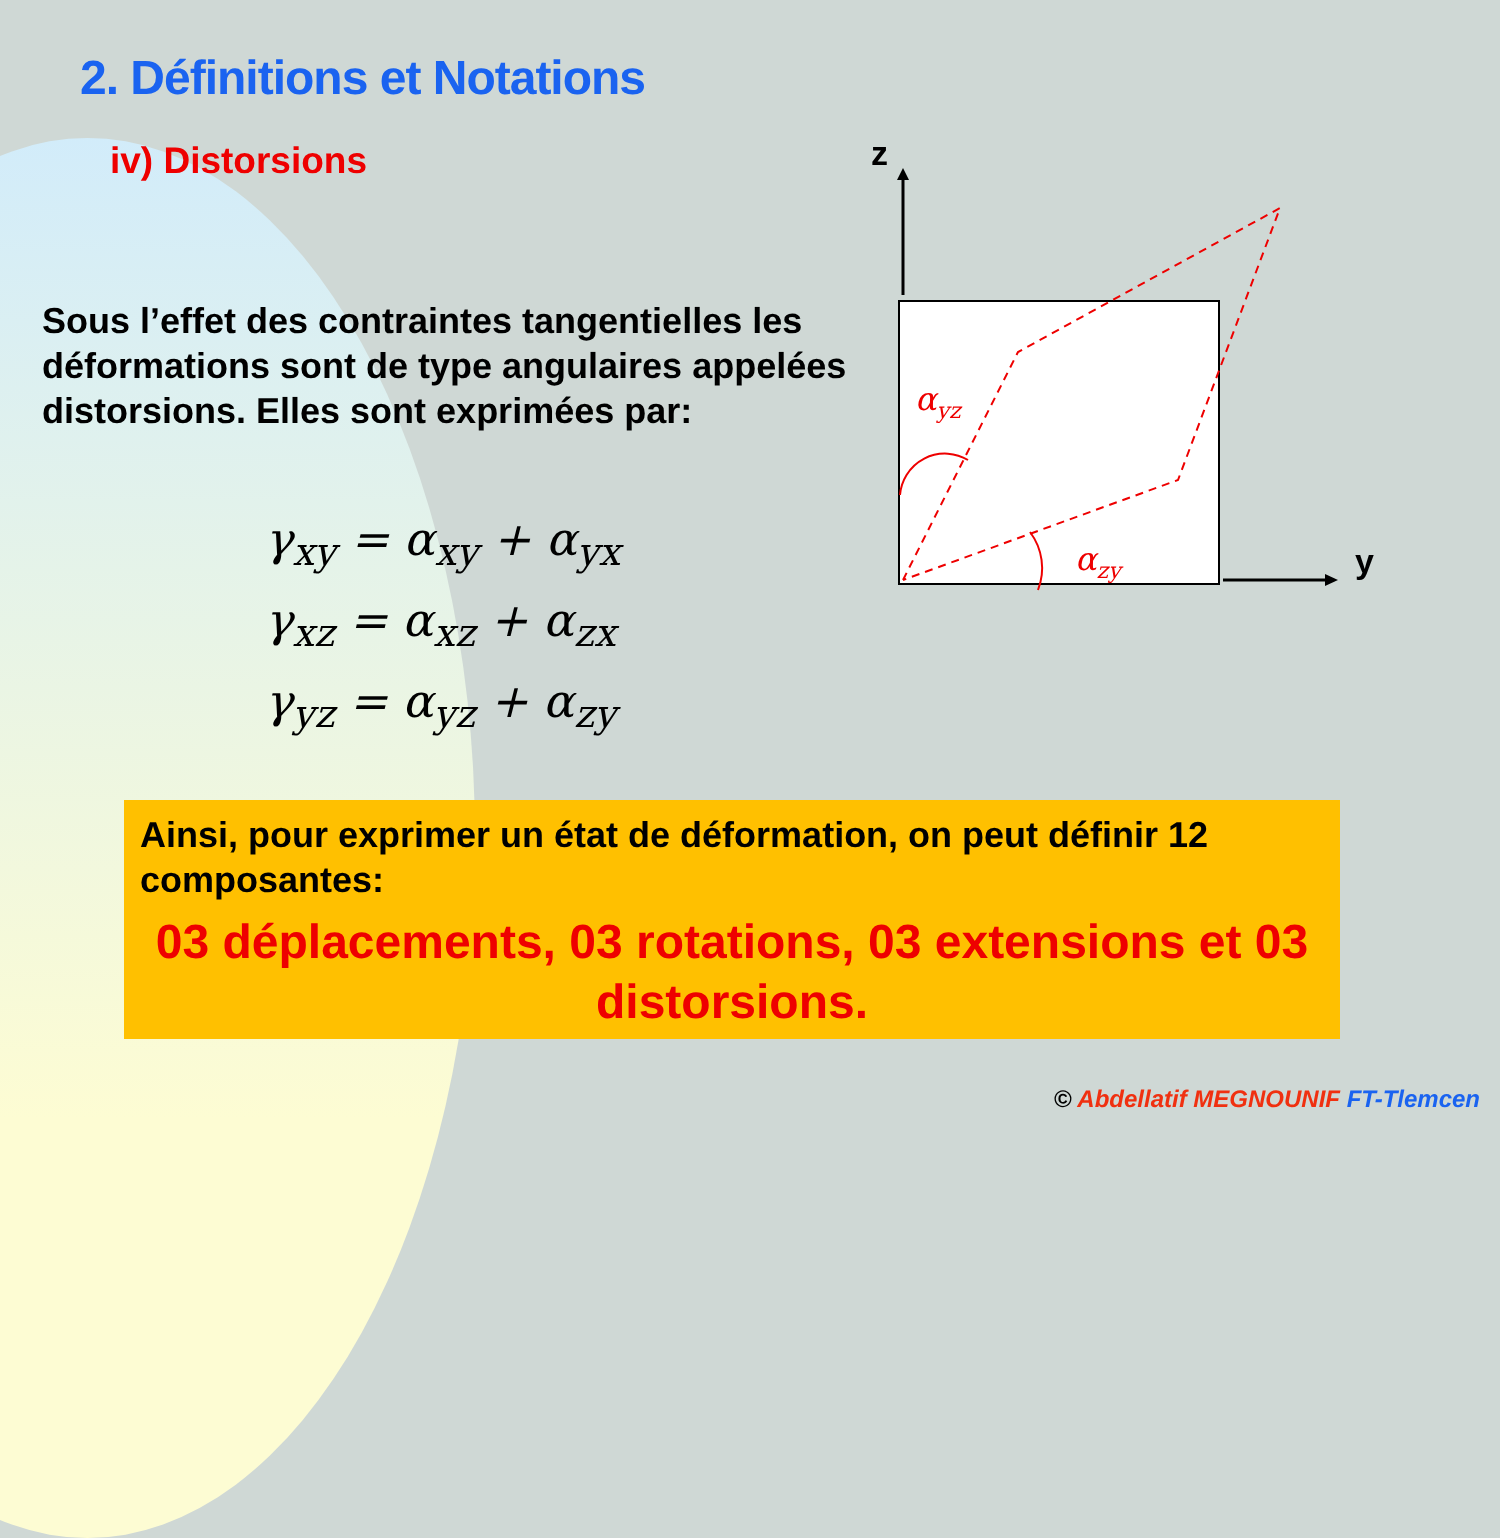2. Définitions et Notations
iv) Distorsions
Sous l’effet des contraintes tangentielles les déformations sont de type angulaires appelées distorsions. Elles sont exprimées par:
γ<sub>xy</sub> = α<sub>xy</sub> + α<sub>yx</sub>
γ<sub>xz</sub> = α<sub>xz</sub> + α<sub>zx</sub>
γ<sub>yz</sub> = α<sub>yz</sub> + α<sub>zy</sub>
z
y
αyz
αzy
Ainsi, pour exprimer un état de déformation, on peut définir 12 composantes:
03 déplacements, 03 rotations, 03 extensions et 03 distorsions.
© Abdellatif MEGNOUNIF FT-Tlemcen